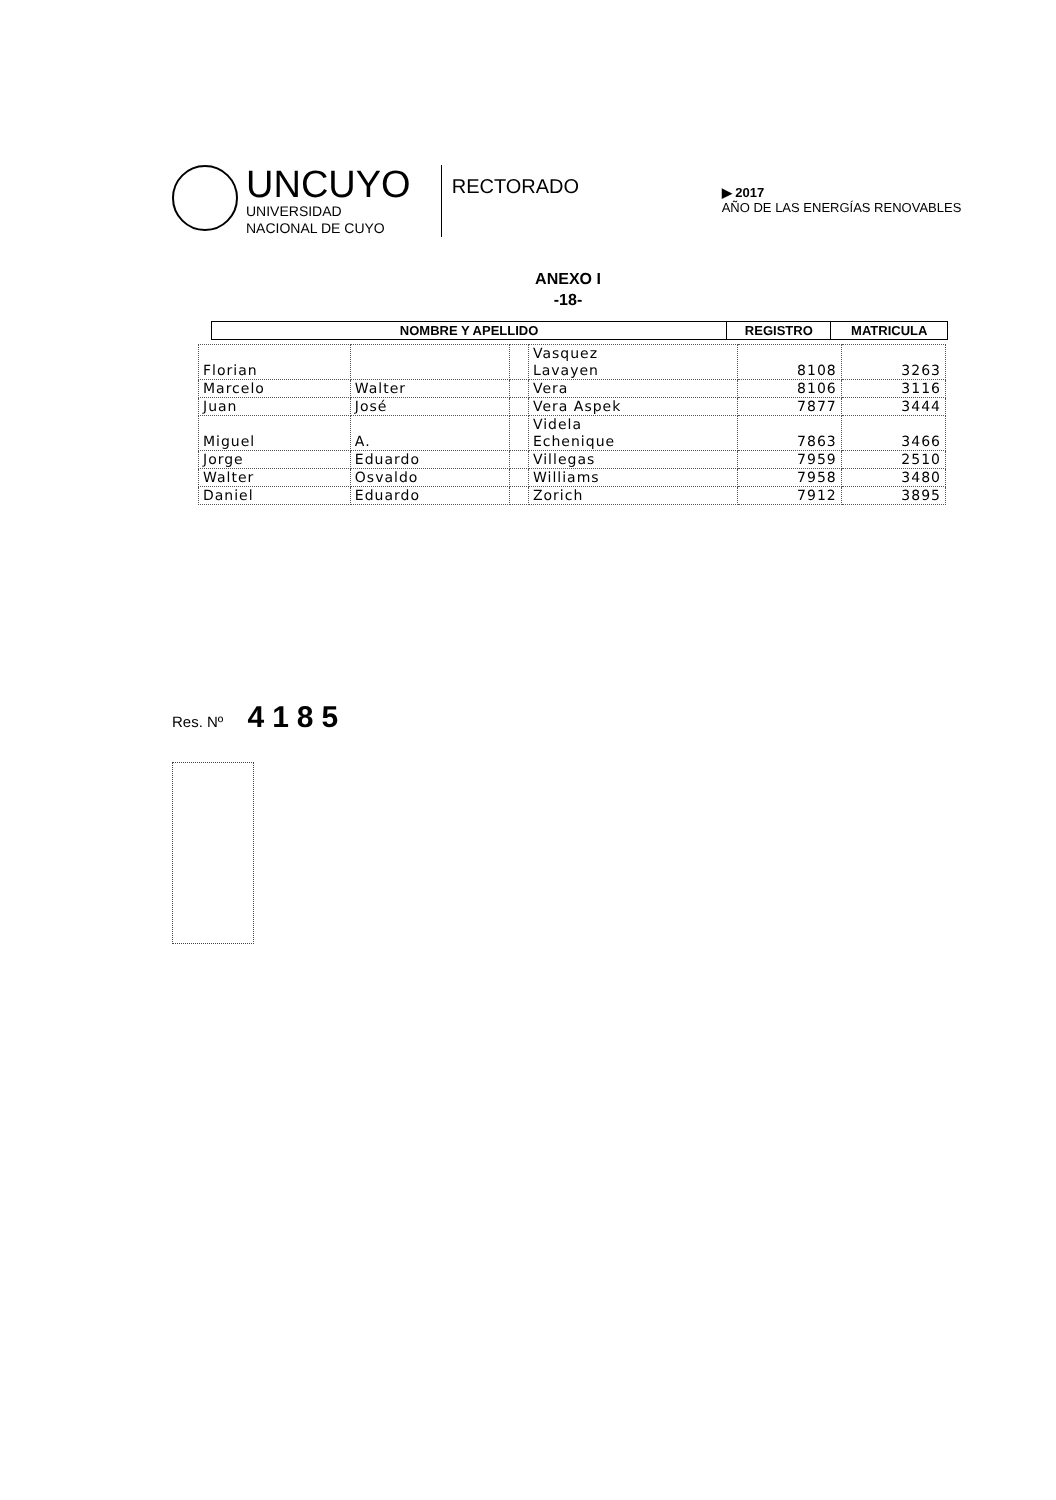UNCUYO
UNIVERSIDAD
NACIONAL DE CUYO
RECTORADO
▶ 2017
AÑO DE LAS ENERGÍAS RENOVABLES
ANEXO I
-18-
| NOMBRE Y APELLIDO | REGISTRO | MATRICULA |
| --- | --- | --- |
| Florian | | | Vasquez Lavayen | 8108 | 3263 |
| Marcelo | Walter | | Vera | 8106 | 3116 |
| Juan | José | | Vera Aspek | 7877 | 3444 |
| Miguel | A. | | Videla Echenique | 7863 | 3466 |
| Jorge | Eduardo | | Villegas | 7959 | 2510 |
| Walter | Osvaldo | | Williams | 7958 | 3480 |
| Daniel | Eduardo | | Zorich | 7912 | 3895 |
Res. Nº 4185